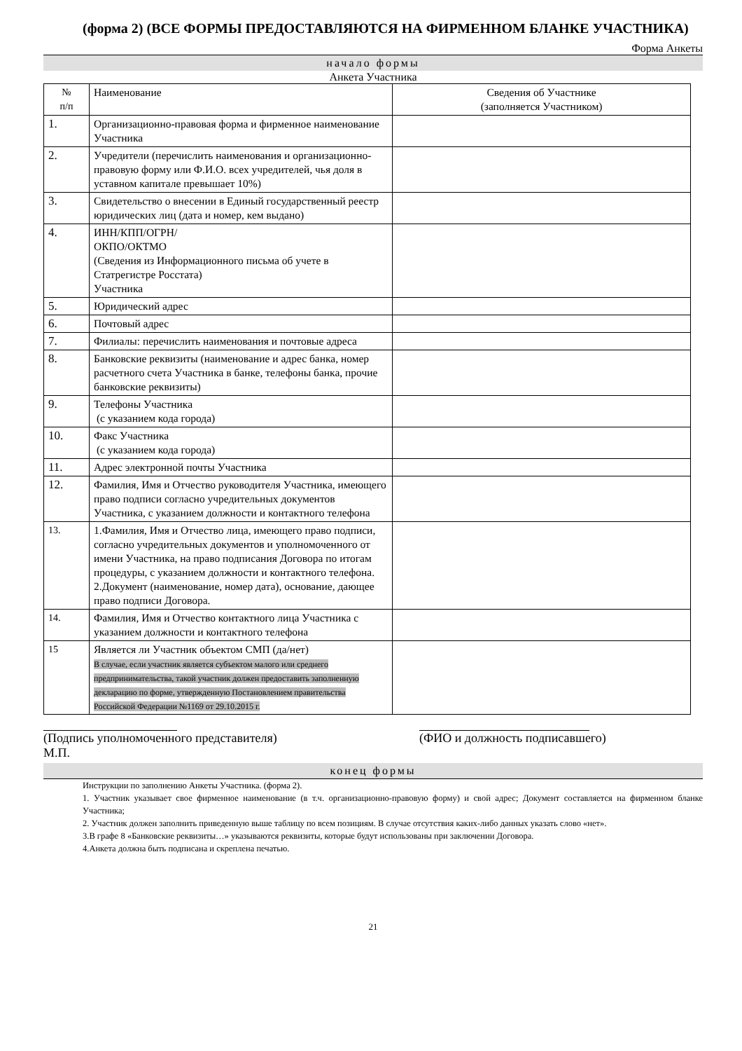(форма 2) (ВСЕ ФОРМЫ ПРЕДОСТАВЛЯЮТСЯ НА ФИРМЕННОМ БЛАНКЕ УЧАСТНИКА)
Форма Анкеты
начало формы
Анкета Участника
| № п/п | Наименование | Сведения об Участнике (заполняется Участником) |
| 1. | Организационно-правовая форма и фирменное наименование Участника | |
| 2. | Учредители (перечислить наименования и организационно-правовую форму или Ф.И.О. всех учредителей, чья доля в уставном капитале превышает 10%) | |
| 3. | Свидетельство о внесении в Единый государственный реестр юридических лиц (дата и номер, кем выдано) | |
| 4. | ИНН/КПП/ОГРН/ ОКПО/ОКТМО (Сведения из Информационного письма об учете в Статрегистре Росстата) Участника | |
| 5. | Юридический адрес | |
| 6. | Почтовый адрес | |
| 7. | Филиалы: перечислить наименования и почтовые адреса | |
| 8. | Банковские реквизиты (наименование и адрес банка, номер расчетного счета Участника в банке, телефоны банка, прочие банковские реквизиты) | |
| 9. | Телефоны Участника (с указанием кода города) | |
| 10. | Факс Участника (с указанием кода города) | |
| 11. | Адрес электронной почты Участника | |
| 12. | Фамилия, Имя и Отчество руководителя Участника, имеющего право подписи согласно учредительных документов Участника, с указанием должности и контактного телефона | |
| 13. | 1.Фамилия, Имя и Отчество лица, имеющего право подписи, согласно учредительных документов и уполномоченного от имени Участника, на право подписания Договора по итогам процедуры, с указанием должности и контактного телефона. 2.Документ (наименование, номер дата), основание, дающее право подписи Договора. | |
| 14. | Фамилия, Имя и Отчество контактного лица Участника с указанием должности и контактного телефона | |
| 15 | Является ли Участник объектом СМП (да/нет) В случае, если участник является субъектом малого или среднего предпринимательства, такой участник должен предоставить заполненную декларацию по форме, утвержденную Постановлением правительства Российской Федерации №1169 от 29.10.2015 г. | |
(Подпись уполномоченного представителя)
М.П.
(ФИО и должность подписавшего)
конец формы
Инструкции по заполнению Анкеты Участника. (форма 2).
1. Участник указывает свое фирменное наименование (в т.ч. организационно-правовую форму) и свой адрес; Документ составляется на фирменном бланке Участника;
2. Участник должен заполнить приведенную выше таблицу по всем позициям. В случае отсутствия каких-либо данных указать слово «нет».
3.В графе 8 «Банковские реквизиты…» указываются реквизиты, которые будут использованы при заключении Договора.
4.Анкета должна быть подписана и скреплена печатью.
21